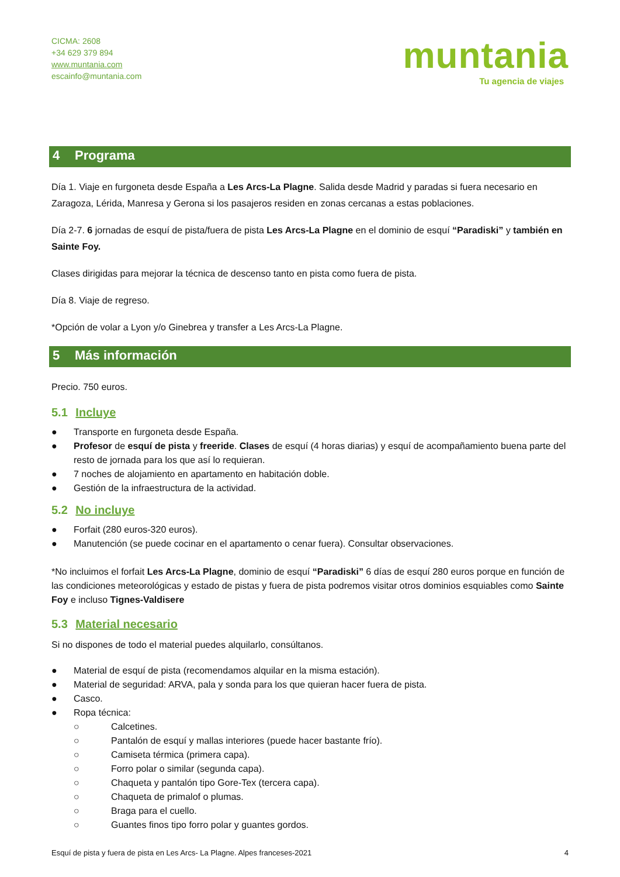CICMA: 2608
+34 629 379 894
www.muntania.com
escainfo@muntania.com
muntania
Tu agencia de viajes
4 Programa
Día 1. Viaje en furgoneta desde España a Les Arcs-La Plagne. Salida desde Madrid y paradas si fuera necesario en Zaragoza, Lérida, Manresa y Gerona si los pasajeros residen en zonas cercanas a estas poblaciones.
Día 2-7. 6 jornadas de esquí de pista/fuera de pista Les Arcs-La Plagne en el dominio de esquí “Paradiski” y también en Sainte Foy.
Clases dirigidas para mejorar la técnica de descenso tanto en pista como fuera de pista.
Día 8. Viaje de regreso.
*Opción de volar a Lyon y/o Ginebrea y transfer a Les Arcs-La Plagne.
5 Más información
Precio. 750 euros.
5.1 Incluye
● Transporte en furgoneta desde España.
● Profesor de esquí de pista y freeride. Clases de esquí (4 horas diarias) y esquí de acompañamiento buena parte del resto de jornada para los que así lo requieran.
● 7 noches de alojamiento en apartamento en habitación doble.
● Gestión de la infraestructura de la actividad.
5.2 No incluye
● Forfait (280 euros-320 euros).
● Manutención (se puede cocinar en el apartamento o cenar fuera). Consultar observaciones.
*No incluimos el forfait Les Arcs-La Plagne, dominio de esquí “Paradiski” 6 días de esquí 280 euros porque en función de las condiciones meteorológicas y estado de pistas y fuera de pista podremos visitar otros dominios esquiables como Sainte Foy e incluso Tignes-Valdisere
5.3 Material necesario
Si no dispones de todo el material puedes alquilarlo, consúltanos.
● Material de esquí de pista (recomendamos alquilar en la misma estación).
● Material de seguridad: ARVA, pala y sonda para los que quieran hacer fuera de pista.
● Casco.
● Ropa técnica:
○ Calcetines.
○ Pantalón de esquí y mallas interiores (puede hacer bastante frío).
○ Camiseta térmica (primera capa).
○ Forro polar o similar (segunda capa).
○ Chaqueta y pantalón tipo Gore-Tex (tercera capa).
○ Chaqueta de primalof o plumas.
○ Braga para el cuello.
○ Guantes finos tipo forro polar y guantes gordos.
Esquí de pista y fuera de pista en Les Arcs- La Plagne. Alpes franceses-2021 4